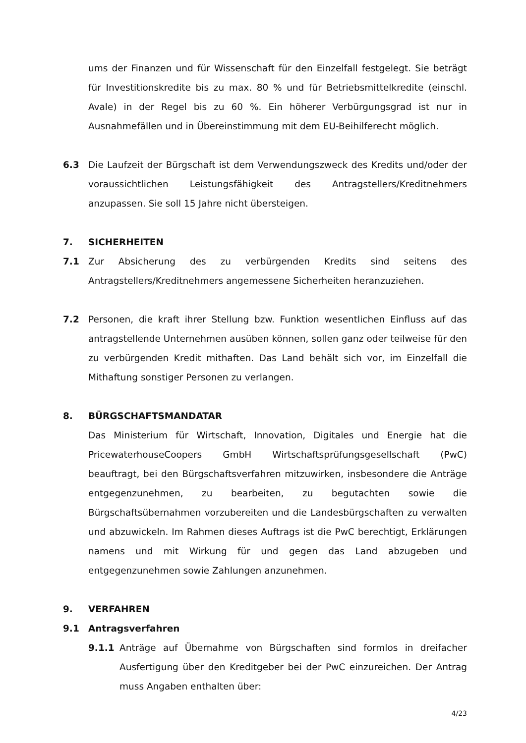ums der Finanzen und für Wissenschaft für den Einzelfall festgelegt. Sie beträgt für Investitionskredite bis zu max. 80 % und für Betriebsmittelkredite (einschl. Avale) in der Regel bis zu 60 %. Ein höherer Verbürgungsgrad ist nur in Ausnahmefällen und in Übereinstimmung mit dem EU-Beihilferecht möglich.
6.3 Die Laufzeit der Bürgschaft ist dem Verwendungszweck des Kredits und/oder der voraussichtlichen Leistungsfähigkeit des Antragstellers/Kreditnehmers anzupassen. Sie soll 15 Jahre nicht übersteigen.
7. SICHERHEITEN
7.1 Zur Absicherung des zu verbürgenden Kredits sind seitens des Antragstellers/Kreditnehmers angemessene Sicherheiten heranzuziehen.
7.2 Personen, die kraft ihrer Stellung bzw. Funktion wesentlichen Einfluss auf das antragstellende Unternehmen ausüben können, sollen ganz oder teilweise für den zu verbürgenden Kredit mithaften. Das Land behält sich vor, im Einzelfall die Mithaftung sonstiger Personen zu verlangen.
8. BÜRGSCHAFTSMANDATAR
Das Ministerium für Wirtschaft, Innovation, Digitales und Energie hat die PricewaterhouseCoopers GmbH Wirtschaftsprüfungsgesellschaft (PwC) beauftragt, bei den Bürgschaftsverfahren mitzuwirken, insbesondere die Anträge entgegenzunehmen, zu bearbeiten, zu begutachten sowie die Bürgschaftsübernahmen vorzubereiten und die Landesbürgschaften zu verwalten und abzuwickeln. Im Rahmen dieses Auftrags ist die PwC berechtigt, Erklärungen namens und mit Wirkung für und gegen das Land abzugeben und entgegenzunehmen sowie Zahlungen anzunehmen.
9. VERFAHREN
9.1 Antragsverfahren
9.1.1 Anträge auf Übernahme von Bürgschaften sind formlos in dreifacher Ausfertigung über den Kreditgeber bei der PwC einzureichen. Der Antrag muss Angaben enthalten über:
4/23